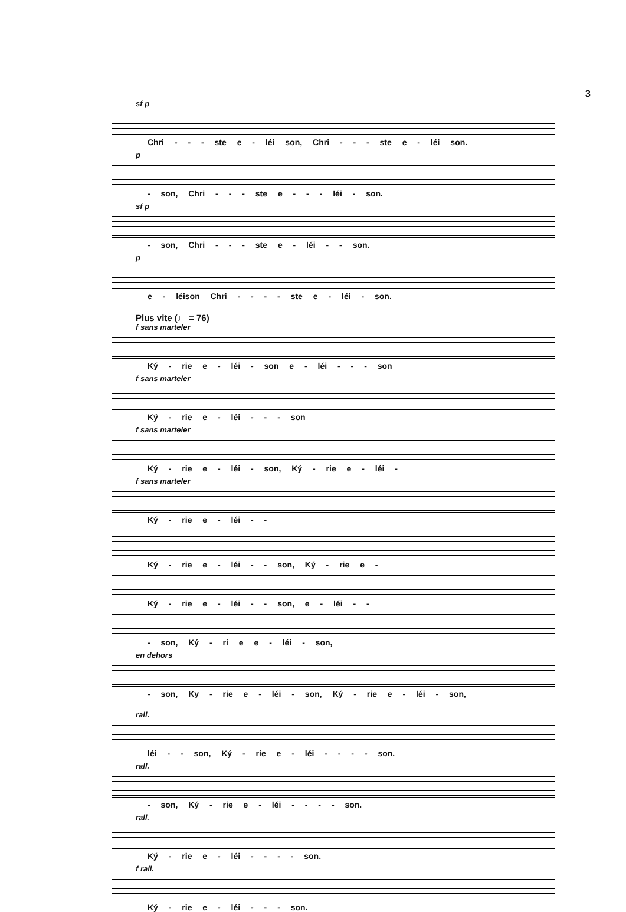3
sf p
Chri - - - ste e - léi son, Chri - - - ste e - léi son.
p
- son, Chri - - - ste e - - - léi - son.
sf p
- son, Chri - - - ste e - léi - - son.
p
e - léison Chri - - - - ste e - léi - son.
Plus vite (♩ = 76)
f sans marteler
Ký - rie e - léi - son e - léi - - - son
f sans marteler
Ký - rie e - léi - - - son
f sans marteler
Ký - rie e - léi - son, Ký - rie e - léi -
f sans marteler
Ký - rie e - léi - -
Ký - rie e - léi - - son, Ký - rie e -
Ký - rie e - léi - - son, e - léi - -
- son, Ký - ri e e - léi - son,
en dehors
- son, Ky - rie e - léi - son, Ký - rie e - léi - son,
rall.
léi - - son, Ký - rie e - léi - - - - son.
rall.
- son, Ký - rie e - léi - - - - son.
rall.
Ký - rie e - léi - - - - son.
f rall.
Ký - rie e - léi - - - son.